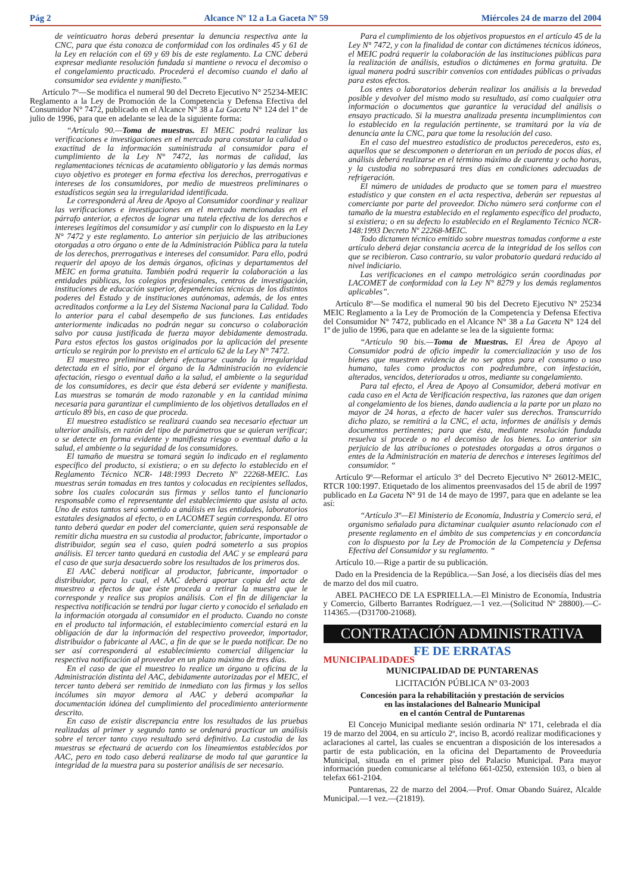Pág 2 Alcance Nº 12 a La Gaceta Nº 59 Miércoles 24 de marzo del 2004
de veinticuatro horas deberá presentar la denuncia respectiva ante la CNC, para que ésta conozca de conformidad con los ordinales 45 y 61 de la Ley en relación con el 69 y 69 bis de este reglamento. La CNC deberá expresar mediante resolución fundada si mantiene o revoca el decomiso o el congelamiento practicado. Procederá el decomiso cuando el daño al consumidor sea evidente y manifiesto.”
Artículo 7º—Se modifica el numeral 90 del Decreto Ejecutivo N° 25234-MEIC Reglamento a la Ley de Promoción de la Competencia y Defensa Efectiva del Consumidor N° 7472, publicado en el Alcance N° 38 a La Gaceta N° 124 del 1º de julio de 1996, para que en adelante se lea de la siguiente forma:
“Artículo 90.—Toma de muestras. El MEIC podrá realizar las verificaciones e investigaciones en el mercado para constatar la calidad o exactitud de la información suministrada al consumidor para el cumplimiento de la Ley N° 7472, las normas de calidad, las reglamentaciones técnicas de acatamiento obligatorio y las demás normas cuyo objetivo es proteger en forma efectiva los derechos, prerrogativas e intereses de los consumidores, por medio de muestreos preliminares o estadísticos según sea la irregularidad identificada.
Le corresponderá al Área de Apoyo al Consumidor coordinar y realizar las verificaciones e investigaciones en el mercado mencionadas en el párrafo anterior, a efectos de lograr una tutela efectiva de los derechos e intereses legítimos del consumidor y así cumplir con lo dispuesto en la Ley N° 7472 y este reglamento. Lo anterior sin perjuicio de las atribuciones otorgadas a otro órgano o ente de la Administración Pública para la tutela de los derechos, prerrogativas e intereses del consumidor. Para ello, podrá requerir del apoyo de los demás órganos, oficinas y departamentos del MEIC en forma gratuita. También podrá requerir la colaboración a las entidades públicas, los colegios profesionales, centros de investigación, instituciones de educación superior, dependencias técnicas de los distintos poderes del Estado y de instituciones autónomas, además, de los entes acreditados conforme a la Ley del Sistema Nacional para la Calidad. Todo lo anterior para el cabal desempeño de sus funciones. Las entidades anteriormente indicadas no podrán negar su concurso o colaboración salvo por causa justificada de fuerza mayor debidamente demostrada. Para estos efectos los gastos originados por la aplicación del presente artículo se regirán por lo previsto en el artículo 62 de la Ley N° 7472.
El muestreo preliminar deberá efectuarse cuando la irregularidad detectada en el sitio, por el órgano de la Administración no evidencie afectación, riesgo o eventual daño a la salud, el ambiente o la seguridad de los consumidores, es decir que ésta deberá ser evidente y manifiesta. Las muestras se tomarán de modo razonable y en la cantidad mínima necesaria para garantizar el cumplimiento de los objetivos detallados en el artículo 89 bis, en caso de que proceda.
El muestreo estadístico se realizará cuando sea necesario efectuar un ulterior análisis, en razón del tipo de parámetros que se quieran verificar; o se detecte en forma evidente y manifiesta riesgo o eventual daño a la salud, el ambiente o la seguridad de los consumidores.
El tamaño de muestra se tomará según lo indicado en el reglamento específico del producto, si existiera; o en su defecto lo establecido en el Reglamento Técnico NCR- 148:1993 Decreto Nº 22268-MEIC. Las muestras serán tomadas en tres tantos y colocadas en recipientes sellados, sobre los cuales colocarán sus firmas y sellos tanto el funcionario responsable como el representante del establecimiento que asista al acto. Uno de estos tantos será sometido a análisis en las entidades, laboratorios estatales designados al efecto, o en LACOMET según corresponda. El otro tanto deberá quedar en poder del comerciante, quien será responsable de remitir dicha muestra en su custodia al productor, fabricante, importador o distribuidor, según sea el caso, quien podrá someterlo a sus propios análisis. El tercer tanto quedará en custodia del AAC y se empleará para el caso de que surja desacuerdo sobre los resultados de los primeros dos.
El AAC deberá notificar al productor, fabricante, importador o distribuidor, para lo cual, el AAC deberá aportar copia del acta de muestreo a efectos de que éste proceda a retirar la muestra que le corresponde y realice sus propios análisis. Con el fin de diligenciar la respectiva notificación se tendrá por lugar cierto y conocido el señalado en la información otorgada al consumidor en el producto. Cuando no conste en el producto tal información, el establecimiento comercial estará en la obligación de dar la información del respectivo proveedor, importador, distribuidor o fabricante al AAC, a fin de que se le pueda notificar. De no ser así corresponderá al establecimiento comercial diligenciar la respectiva notificación al proveedor en un plazo máximo de tres días.
En el caso de que el muestreo lo realice un órgano u oficina de la Administración distinta del AAC, debidamente autorizadas por el MEIC, el tercer tanto deberá ser remitido de inmediato con las firmas y los sellos incólumes sin mayor demora al AAC y deberá acompañar la documentación idónea del cumplimiento del procedimiento anteriormente descrito.
En caso de existir discrepancia entre los resultados de las pruebas realizadas al primer y segundo tanto se ordenará practicar un análisis sobre el tercer tanto cuyo resultado será definitivo. La custodia de las muestras se efectuará de acuerdo con los lineamientos establecidos por AAC, pero en todo caso deberá realizarse de modo tal que garantice la integridad de la muestra para su posterior análisis de ser necesario.
Para el cumplimiento de los objetivos propuestos en el artículo 45 de la Ley N° 7472, y con la finalidad de contar con dictámenes técnicos idóneos, el MEIC podrá requerir la colaboración de las instituciones públicas para la realización de análisis, estudios o dictámenes en forma gratuita. De igual manera podrá suscribir convenios con entidades públicas o privadas para estos efectos.
Los entes o laboratorios deberán realizar los análisis a la brevedad posible y devolver del mismo modo su resultado, así como cualquier otra información o documentos que garantice la veracidad del análisis o ensayo practicado. Si la muestra analizada presenta incumplimientos con lo establecido en la regulación pertinente, se tramitará por la vía de denuncia ante la CNC, para que tome la resolución del caso.
En el caso del muestreo estadístico de productos perecederos, esto es, aquellos que se descomponen o deterioran en un período de pocos días, el análisis deberá realizarse en el término máximo de cuarenta y ocho horas, y la custodia no sobrepasará tres días en condiciones adecuadas de refrigeración.
El número de unidades de producto que se tomen para el muestreo estadístico y que consten en el acta respectiva, deberán ser repuestas al comerciante por parte del proveedor. Dicho número será conforme con el tamaño de la muestra establecido en el reglamento específico del producto, si existiera; o en su defecto lo establecido en el Reglamento Técnico NCR- 148:1993 Decreto Nº 22268-MEIC.
Todo dictamen técnico emitido sobre muestras tomadas conforme a este artículo deberá dejar constancia acerca de la integridad de los sellos con que se recibieron. Caso contrario, su valor probatorio quedará reducido al nivel indiciario.
Las verificaciones en el campo metrológico serán coordinadas por LACOMET de conformidad con la Ley N° 8279 y los demás reglamentos aplicables”.
Artículo 8º—Se modifica el numeral 90 bis del Decreto Ejecutivo N° 25234 MEIC Reglamento a la Ley de Promoción de la Competencia y Defensa Efectiva del Consumidor N° 7472, publicado en el Alcance N° 38 a La Gaceta N° 124 del 1º de julio de 1996, para que en adelante se lea de la siguiente forma:
“Artículo 90 bis.—Toma de Muestras. El Área de Apoyo al Consumidor podrá de oficio impedir la comercialización y uso de los bienes que muestren evidencia de no ser aptos para el consumo o uso humano, tales como productos con podredumbre, con infestación, alterados, vencidos, deteriorados u otros, mediante su congelamiento.
Para tal efecto, el Área de Apoyo al Consumidor, deberá motivar en cada caso en el Acta de Verificación respectiva, las razones que dan origen al congelamiento de los bienes, dando audiencia a la parte por un plazo no mayor de 24 horas, a efecto de hacer valer sus derechos. Transcurrido dicho plazo, se remitirá a la CNC, el acta, informes de análisis y demás documentos pertinentes; para que ésta, mediante resolución fundada resuelva si procede o no el decomiso de los bienes. Lo anterior sin perjuicio de las atribuciones o potestades otorgadas a otros órganos o entes de la Administración en materia de derechos e intereses legítimos del consumidor. “
Artículo 9º—Reformar el artículo 3° del Decreto Ejecutivo N° 26012-MEIC, RTCR 100:1997. Etiquetado de los alimentos preenvasados del 15 de abril de 1997 publicado en La Gaceta N° 91 de 14 de mayo de 1997, para que en adelante se lea así:
“Artículo 3º—El Ministerio de Economía, Industria y Comercio será, el organismo señalado para dictaminar cualquier asunto relacionado con el presente reglamento en el ámbito de sus competencias y en concordancia con lo dispuesto por la Ley de Promoción de la Competencia y Defensa Efectiva del Consumidor y su reglamento. “
Artículo 10.—Rige a partir de su publicación.
Dado en la Presidencia de la República.—San José, a los dieciséis días del mes de marzo del dos mil cuatro.
ABEL PACHECO DE LA ESPRIELLA.—El Ministro de Economía, Industria y Comercio, Gilberto Barrantes Rodríguez.—1 vez.—(Solicitud Nº 28800).—C-114365.—(D31700-21068).
CONTRATACIÓN ADMINISTRATIVA
FE DE ERRATAS
MUNICIPALIDADES
MUNICIPALIDAD DE PUNTARENAS
LICITACIÓN PÚBLICA Nº 03-2003
Concesión para la rehabilitación y prestación de servicios
en las instalaciones del Balneario Municipal
en el cantón Central de Puntarenas
El Concejo Municipal mediante sesión ordinaria Nº 171, celebrada el día 19 de marzo del 2004, en su artículo 2º, inciso B, acordó realizar modificaciones y aclaraciones al cartel, las cuales se encuentran a disposición de los interesados a partir de esta publicación, en la oficina del Departamento de Proveeduría Municipal, situada en el primer piso del Palacio Municipal. Para mayor información pueden comunicarse al teléfono 661-0250, extensión 103, o bien al telefax 661-2104.
Puntarenas, 22 de marzo del 2004.—Prof. Omar Obando Suárez, Alcalde Municipal.—1 vez.—(21819).